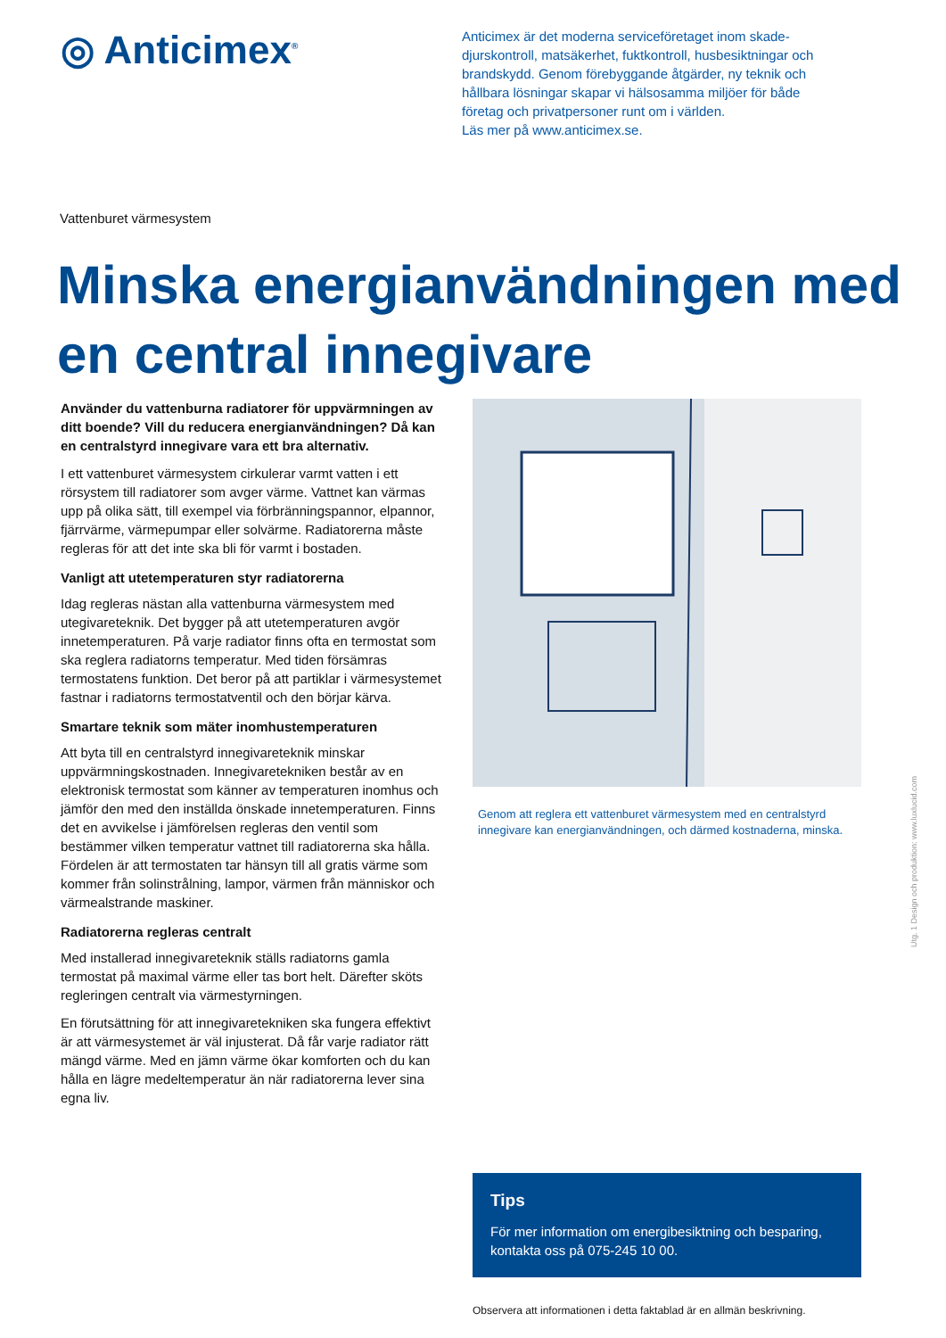◎ Anticimex<sup>®</sup>
Anticimex är det moderna serviceföretaget inom skade­djurskontroll, matsäkerhet, fuktkontroll, husbesiktningar och brandskydd. Genom förebyggande åtgärder, ny teknik och hållbara lösningar skapar vi hälsosamma miljöer för både företag och privatpersoner runt om i världen.
Läs mer på www.anticimex.se.
Vattenburet värmesystem
Minska energianvändningen med en central innegivare
Använder du vattenburna radiatorer för uppvärmningen av ditt boende? Vill du reducera energianvändningen? Då kan en centralstyrd innegivare vara ett bra alternativ.
I ett vattenburet värmesystem cirkulerar varmt vatten i ett rörsystem till radiatorer som avger värme. Vattnet kan värmas upp på olika sätt, till exempel via förbränningspannor, elpannor, fjärrvärme, värmepumpar eller solvärme. Radiatorerna måste regleras för att det inte ska bli för varmt i bostaden.
Vanligt att utetemperaturen styr radiatorerna
Idag regleras nästan alla vattenburna värmesystem med utegivareteknik. Det bygger på att utetemperaturen avgör innetemperaturen. På varje radiator finns ofta en termostat som ska reglera radiatorns temperatur. Med tiden försämras termostatens funktion. Det beror på att partiklar i värmesystemet fastnar i radiatorns termostatventil och den börjar kärva.
Smartare teknik som mäter inomhustemperaturen
Att byta till en centralstyrd innegivareteknik minskar uppvärmningskostnaden. Innegivaretekniken består av en elektronisk termostat som känner av temperaturen inomhus och jämför den med den inställda önskade innetemperaturen. Finns det en avvikelse i jämförelsen regleras den ventil som bestämmer vilken temperatur vattnet till radiatorerna ska hålla. Fördelen är att termostaten tar hänsyn till all gratis värme som kommer från solinstrålning, lampor, värmen från människor och värmealstrande maskiner.
Radiatorerna regleras centralt
Med installerad innegivareteknik ställs radiatorns gamla termostat på maximal värme eller tas bort helt. Därefter sköts regleringen centralt via värmestyrningen.
En förutsättning för att innegivaretekniken ska fungera effektivt är att värmesystemet är väl injusterat. Då får varje radiator rätt mängd värme. Med en jämn värme ökar komforten och du kan hålla en lägre medeltemperatur än när radiatorerna lever sina egna liv.
Genom att reglera ett vattenburet värmesystem med en centralstyrd innegivare kan energianvändningen, och därmed kostnaderna, minska.
Tips
För mer information om energibesiktning och besparing, kontakta oss på 075-245 10 00.
Observera att informationen i detta faktablad är en allmän beskrivning.
Utg. 1 Design och produktion: www.luxlucid.com